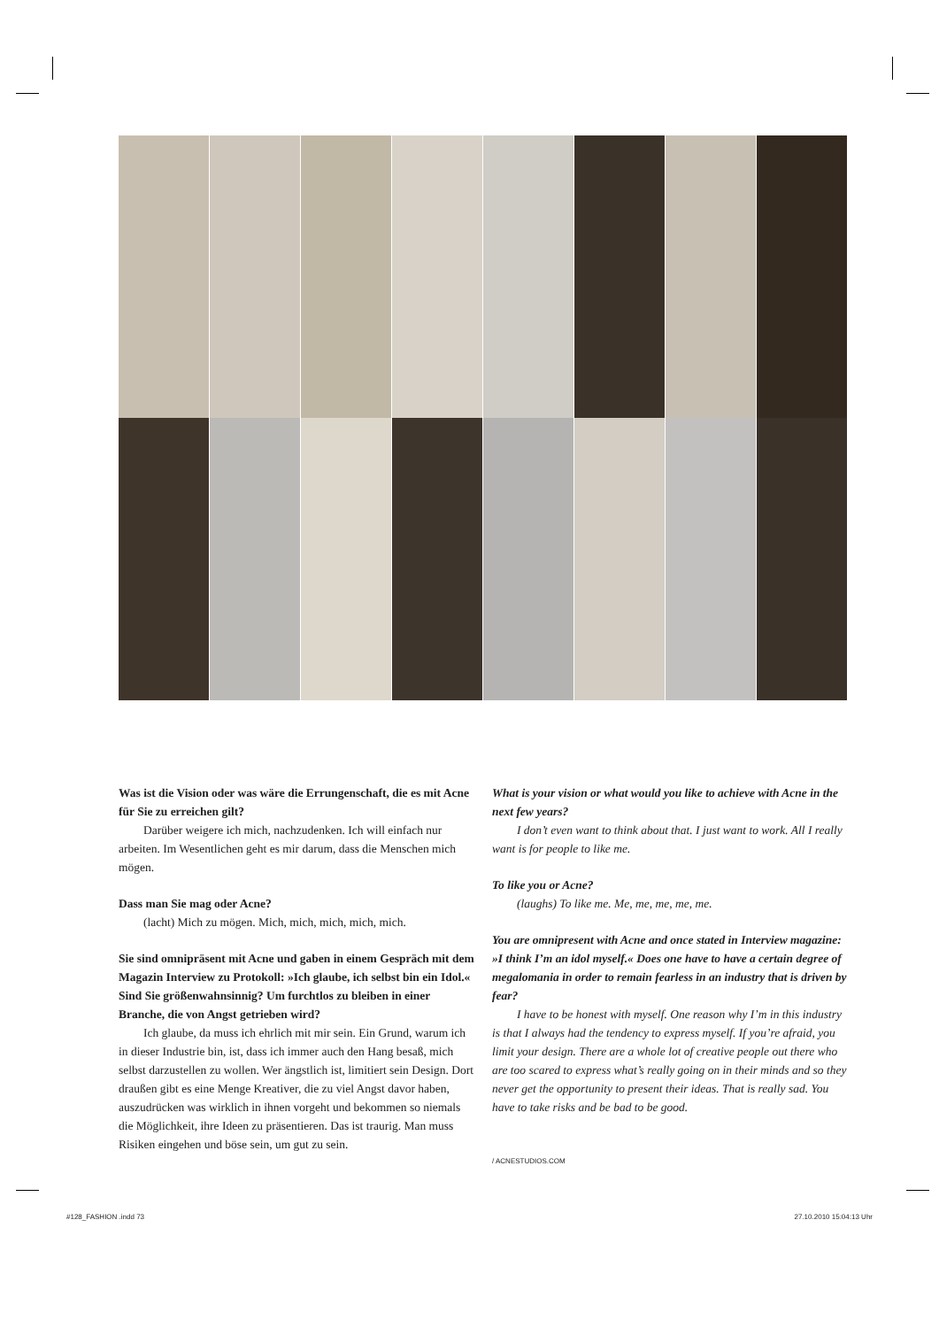Was ist die Vision oder was wäre die Errungenschaft, die es mit Acne für Sie zu erreichen gilt?
Darüber weigere ich mich, nachzudenken. Ich will einfach nur arbeiten. Im Wesentlichen geht es mir darum, dass die Menschen mich mögen.
Dass man Sie mag oder Acne?
(lacht) Mich zu mögen. Mich, mich, mich, mich, mich.
Sie sind omnipräsent mit Acne und gaben in einem Gespräch mit dem Magazin Interview zu Protokoll: »Ich glaube, ich selbst bin ein Idol.« Sind Sie größenwahnsinnig? Um furchtlos zu bleiben in einer Branche, die von Angst getrieben wird?
Ich glaube, da muss ich ehrlich mit mir sein. Ein Grund, warum ich in dieser Industrie bin, ist, dass ich immer auch den Hang besaß, mich selbst darzustellen zu wollen. Wer ängstlich ist, limitiert sein Design. Dort draußen gibt es eine Menge Kreativer, die zu viel Angst davor haben, auszudrücken was wirklich in ihnen vorgeht und bekommen so niemals die Möglichkeit, ihre Ideen zu präsentieren. Das ist traurig. Man muss Risiken eingehen und böse sein, um gut zu sein.
What is your vision or what would you like to achieve with Acne in the next few years?
I don’t even want to think about that. I just want to work. All I really want is for people to like me.
To like you or Acne?
(laughs) To like me. Me, me, me, me, me.
You are omnipresent with Acne and once stated in Interview magazine: »I think I’m an idol myself.« Does one have to have a certain degree of megalomania in order to remain fearless in an industry that is driven by fear?
I have to be honest with myself. One reason why I’m in this industry is that I always had the tendency to express myself. If you’re afraid, you limit your design. There are a whole lot of creative people out there who are too scared to express what’s really going on in their minds and so they never get the opportunity to present their ideas. That is really sad. You have to take risks and be bad to be good.
/ ACNESTUDIOS.COM
#128_FASHION .indd 73 27.10.2010 15:04:13 Uhr